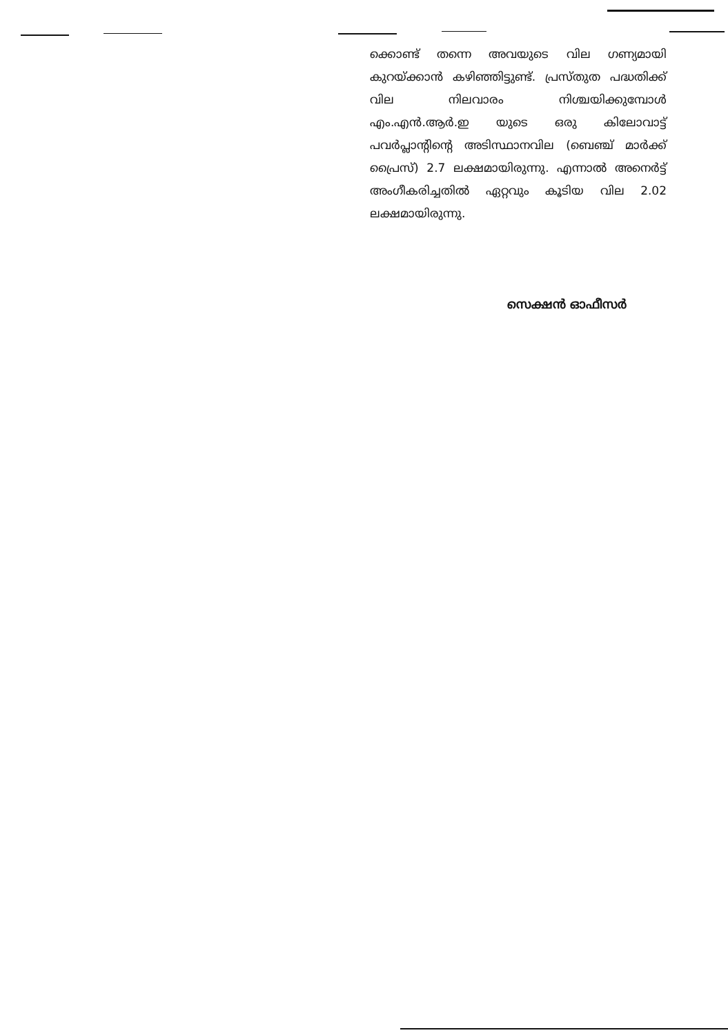ക്കൊണ്ട് തന്നെ അവയുടെ വില ഗണ്യമായി കുറയ്ക്കാൻ കഴിഞ്ഞിട്ടുണ്ട്. പ്രസ്തുത പദ്ധതിക്ക് വില നിലവാരം നിശ്ചയിക്കുമ്പോൾ എം.എൻ.ആർ.ഇ യുടെ ഒരു കിലോവാട്ട് പവർപ്ലാന്റിന്റെ അടിസ്ഥാനവില (ബെഞ്ച് മാർക്ക് പ്രൈസ്) 2.7 ലക്ഷമായിരുന്നു. എന്നാൽ അനെർട്ട് അംഗീകരിച്ചതിൽ ഏറ്റവും കൂടിയ വില 2.02 ലക്ഷമായിരുന്നു.
സെക്ഷൻ ഓഫീസർ